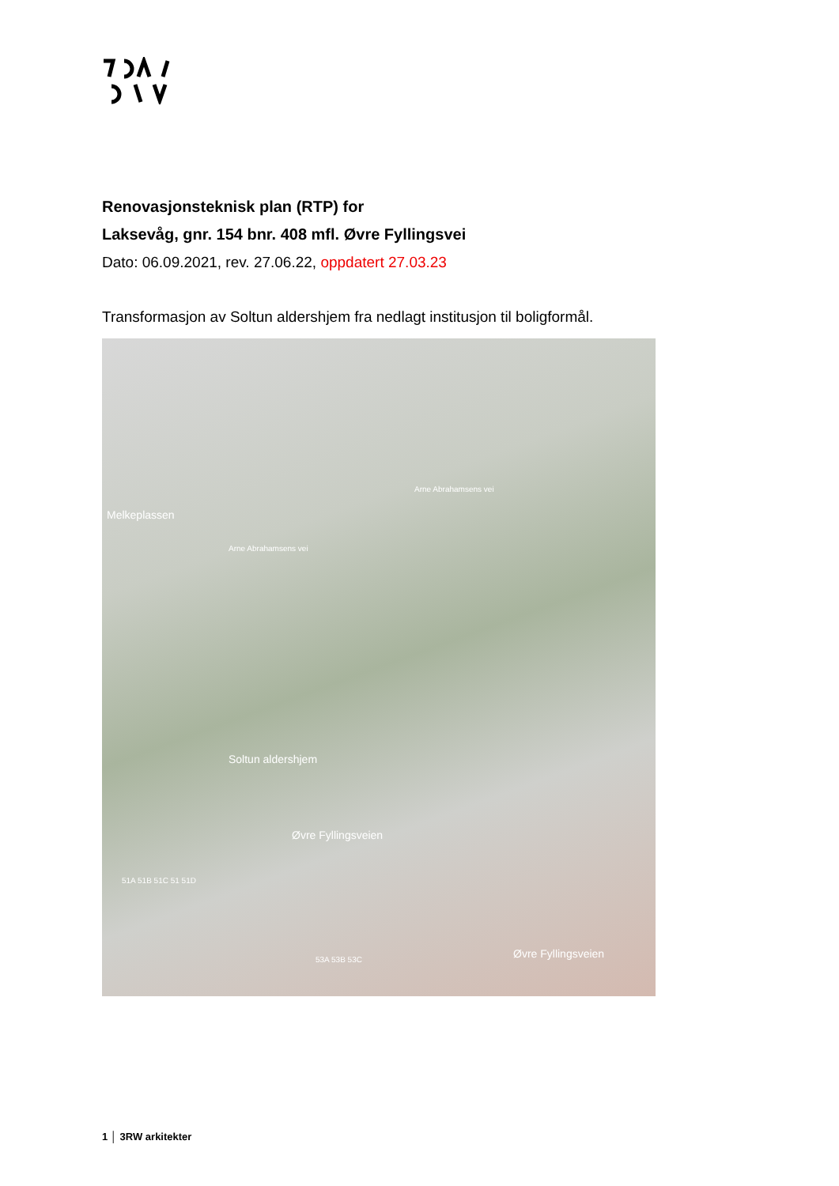Renovasjonsteknisk plan (RTP) for
Laksevåg, gnr. 154 bnr. 408 mfl. Øvre Fyllingsvei
Dato: 06.09.2021, rev. 27.06.22, oppdatert 27.03.23
Transformasjon av Soltun aldershjem fra nedlagt institusjon til boligformål.
Melkeplassen
Arne Abrahamsens vei
Arne Abrahamsens vei
Soltun aldershjem
Øvre Fyllingsveien
Øvre Fyllingsveien
51A 51B 51C 51 51D
53A 53B 53C
1 │ 3RW arkitekter